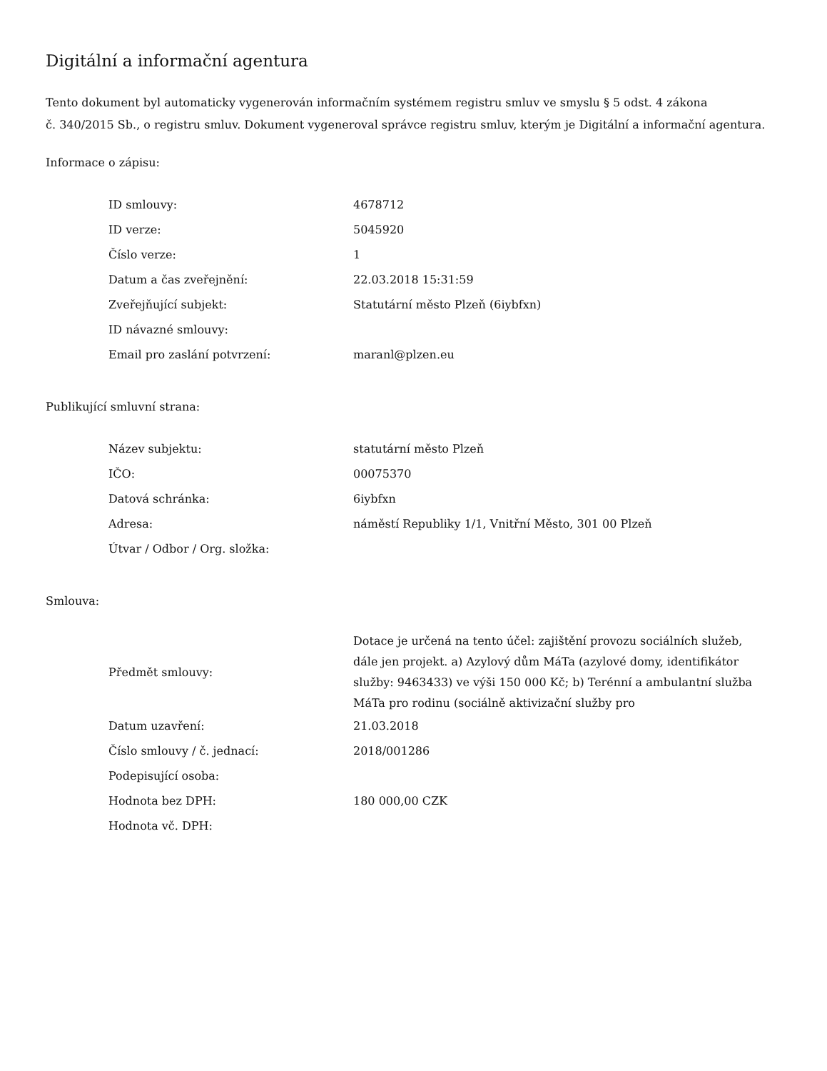Digitální a informační agentura
Tento dokument byl automaticky vygenerován informačním systémem registru smluv ve smyslu § 5 odst. 4 zákona
č. 340/2015 Sb., o registru smluv. Dokument vygeneroval správce registru smluv, kterým je Digitální a informační agentura.
Informace o zápisu:
| ID smlouvy: | 4678712 |
| ID verze: | 5045920 |
| Číslo verze: | 1 |
| Datum a čas zveřejnění: | 22.03.2018 15:31:59 |
| Zveřejňující subjekt: | Statutární město Plzeň (6iybfxn) |
| ID návazné smlouvy: | |
| Email pro zaslání potvrzení: | maranl@plzen.eu |
Publikující smluvní strana:
| Název subjektu: | statutární město Plzeň |
| IČO: | 00075370 |
| Datová schránka: | 6iybfxn |
| Adresa: | náměstí Republiky 1/1, Vnitřní Město, 301 00 Plzeň |
| Útvar / Odbor / Org. složka: | |
Smlouva:
| Předmět smlouvy: | Dotace je určená na tento účel: zajištění provozu sociálních služeb, dále jen projekt. a) Azylový dům MáTa (azylové domy, identifikátor služby: 9463433) ve výši 150 000 Kč; b) Terénní a ambulantní služba MáTa pro rodinu (sociálně aktivizační služby pro |
| Datum uzavření: | 21.03.2018 |
| Číslo smlouvy / č. jednací: | 2018/001286 |
| Podepisující osoba: | |
| Hodnota bez DPH: | 180 000,00 CZK |
| Hodnota vč. DPH: | |